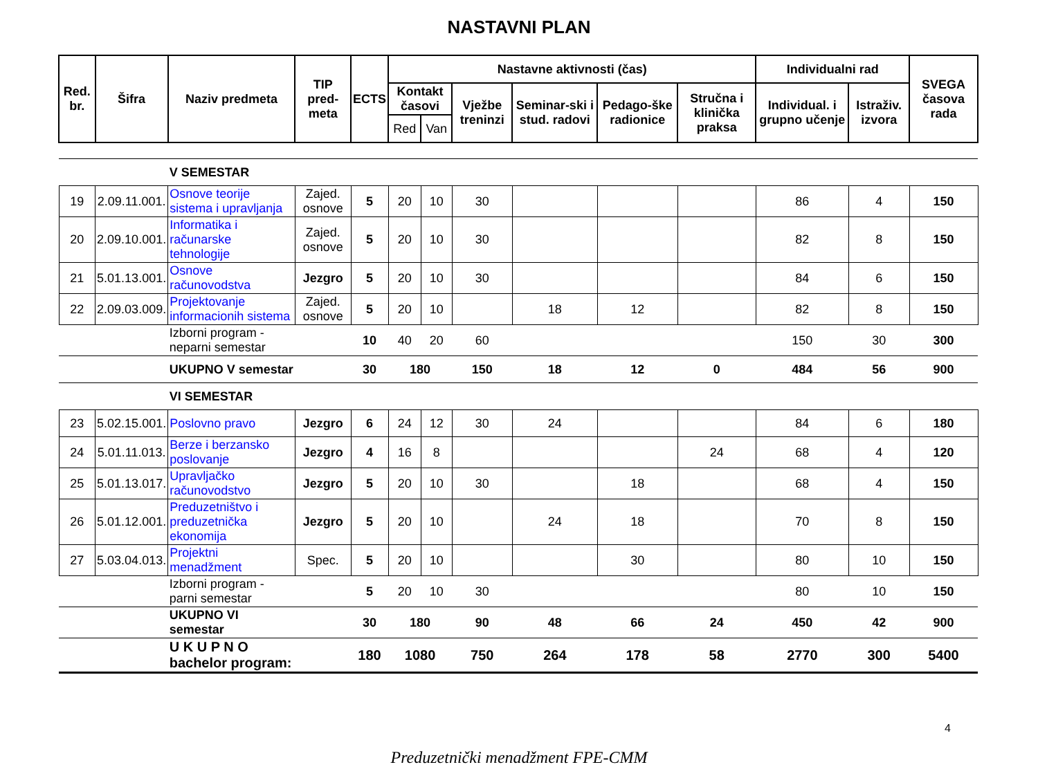NASTAVNI PLAN
| Red. br. | Šifra | Naziv predmeta | TIP pred-meta | ECTS | Nastavne aktivnosti (čas) | | | | | | Individualni rad | | SVEGA časova rada |
| --- | --- | --- | --- | --- | --- | --- | --- | --- | --- | --- | --- | --- | --- |
| | | | | | Kontakt časovi | | Vježbe treninzi | Seminar-ski i stud. radovi | Pedago-ške radionice | Stručna i klinička praksa | Individual. i grupno učenje | Istraživ. izvora | |
| | | | | | Red | Van | | | | | | | |
| | | V SEMESTAR | | | | | | | | | | | |
| 19 | 2.09.11.001. | Osnove teorije sistema i upravljanja | Zajed. osnove | 5 | 20 | 10 | 30 | | | | 86 | 4 | 150 |
| 20 | 2.09.10.001. | Informatika i računarske tehnologije | Zajed. osnove | 5 | 20 | 10 | 30 | | | | 82 | 8 | 150 |
| 21 | 5.01.13.001. | Osnove računovodstva | Jezgro | 5 | 20 | 10 | 30 | | | | 84 | 6 | 150 |
| 22 | 2.09.03.009. | Projektovanje informacionih sistema | Zajed. osnove | 5 | 20 | 10 | | 18 | 12 | | 82 | 8 | 150 |
| | | Izborni program - neparni semestar | | 10 | 40 | 20 | 60 | | | | 150 | 30 | 300 |
| | | UKUPNO V semestar | | 30 | 180 | | 150 | 18 | 12 | 0 | 484 | 56 | 900 |
| | | VI SEMESTAR | | | | | | | | | | | |
| 23 | 5.02.15.001. | Poslovno pravo | Jezgro | 6 | 24 | 12 | 30 | 24 | | | 84 | 6 | 180 |
| 24 | 5.01.11.013. | Berze i berzansko poslovanje | Jezgro | 4 | 16 | 8 | | | | 24 | 68 | 4 | 120 |
| 25 | 5.01.13.017. | Upravljačko računovodstvo | Jezgro | 5 | 20 | 10 | 30 | | 18 | | 68 | 4 | 150 |
| 26 | 5.01.12.001. | Preduzetništvo i preduzetnička ekonomija | Jezgro | 5 | 20 | 10 | | 24 | 18 | | 70 | 8 | 150 |
| 27 | 5.03.04.013. | Projektni menadžment | Spec. | 5 | 20 | 10 | | | 30 | | 80 | 10 | 150 |
| | | Izborni program - parni semestar | | 5 | 20 | 10 | 30 | | | | 80 | 10 | 150 |
| | | UKUPNO VI semestar | | 30 | 180 | | 90 | 48 | 66 | 24 | 450 | 42 | 900 |
| | | U K U P N O bachelor program: | | 180 | 1080 | | 750 | 264 | 178 | 58 | 2770 | 300 | 5400 |
4
Preduzetnički menadžment FPE-CMM